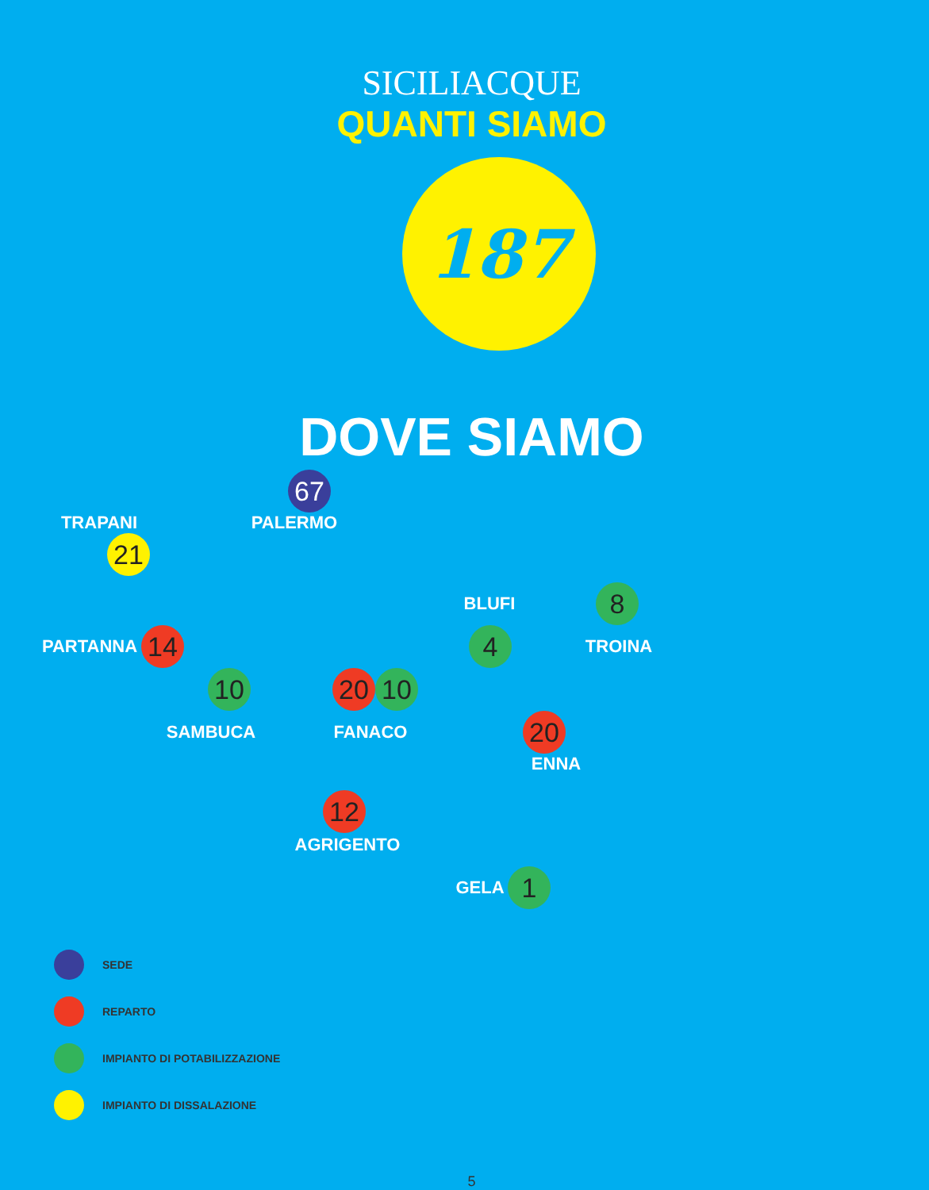SICILIACQUE
QUANTI SIAMO
187
DOVE SIAMO
67
TRAPANI PALERMO
21
BLUFI
8
PARTANNA
14 4
TROINA
10 20 10
SAMBUCA FANACO
20
ENNA
12
AGRIGENTO
GELA
1
SEDE
REPARTO
IMPIANTO DI POTABILIZZAZIONE
IMPIANTO DI DISSALAZIONE
5